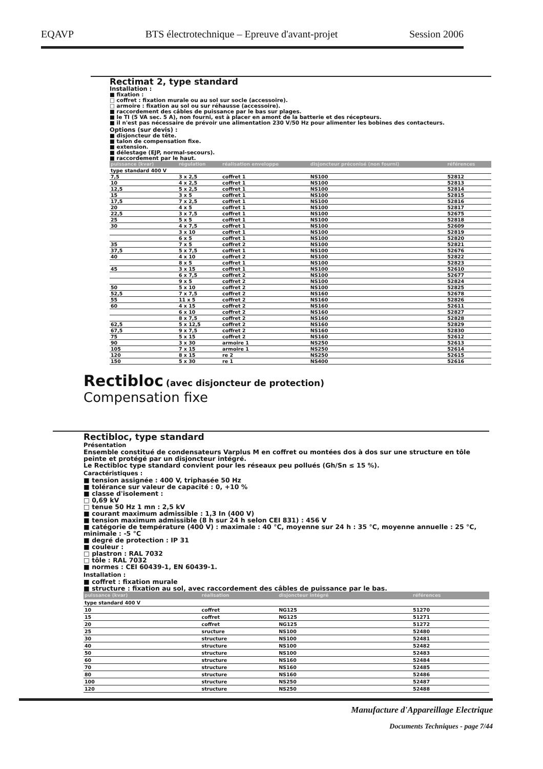EQAVP BTS électrotechnique – Epreuve d'avant-projet Session 2006
Rectimat 2, type standard
Installation :
■ fixation :
□ coffret : fixation murale ou au sol sur socle (accessoire).
□ armoire : fixation au sol ou sur réhausse (accessoire).
■ raccordement des câbles de puissance par le bas sur plages.
■ le TI (5 VA sec. 5 A), non fourni, est à placer en amont de la batterie et des récepteurs.
■ il n'est pas nécessaire de prévoir une alimentation 230 V/50 Hz pour alimenter les bobines des contacteurs.
Options (sur devis) :
■ disjoncteur de tête.
■ talon de compensation fixe.
■ extension.
■ délestage (EJP, normal-secours).
■ raccordement par le haut.
| puissance (kvar) | régulation | réalisation enveloppe | disjoncteur préconisé (non fourni) | références |
| --- | --- | --- | --- | --- |
| type standard 400 V | | | | |
| 7,5 | 3 x 2,5 | coffret 1 | NS100 | 52812 |
| 10 | 4 x 2,5 | coffret 1 | NS100 | 52813 |
| 12,5 | 5 x 2,5 | coffret 1 | NS100 | 52814 |
| 15 | 3 x 5 | coffret 1 | NS100 | 52815 |
| 17,5 | 7 x 2,5 | coffret 1 | NS100 | 52816 |
| 20 | 4 x 5 | coffret 1 | NS100 | 52817 |
| 22,5 | 3 x 7,5 | coffret 1 | NS100 | 52675 |
| 25 | 5 x 5 | coffret 1 | NS100 | 52818 |
| 30 | 4 x 7,5 | coffret 1 | NS100 | 52609 |
| | 3 x 10 | coffret 1 | NS100 | 52819 |
| | 6 x 5 | coffret 1 | NS100 | 52820 |
| 35 | 7 x 5 | coffret 2 | NS100 | 52821 |
| 37,5 | 5 x 7,5 | coffret 1 | NS100 | 52676 |
| 40 | 4 x 10 | coffret 2 | NS100 | 52822 |
| | 8 x 5 | coffret 1 | NS100 | 52823 |
| 45 | 3 x 15 | coffret 1 | NS100 | 52610 |
| | 6 x 7,5 | coffret 2 | NS100 | 52677 |
| | 9 x 5 | coffret 2 | NS100 | 52824 |
| 50 | 5 x 10 | coffret 2 | NS100 | 52825 |
| 52,5 | 7 x 7,5 | coffret 2 | NS160 | 52678 |
| 55 | 11 x 5 | coffret 2 | NS160 | 52826 |
| 60 | 4 x 15 | coffret 2 | NS160 | 52611 |
| | 6 x 10 | coffret 2 | NS160 | 52827 |
| | 8 x 7,5 | coffret 2 | NS160 | 52828 |
| 62,5 | 5 x 12,5 | coffret 2 | NS160 | 52829 |
| 67,5 | 9 x 7,5 | coffret 2 | NS160 | 52830 |
| 75 | 5 x 15 | coffret 2 | NS160 | 52612 |
| 90 | 3 x 30 | armoire 1 | NS250 | 52613 |
| 105 | 7 x 15 | armoire 1 | NS250 | 52614 |
| 120 | 8 x 15 | re 2 | NS250 | 52615 |
| 150 | 5 x 30 | re 1 | NS400 | 52616 |
Rectibloc (avec disjoncteur de protection)
Compensation fixe
Rectibloc, type standard
Présentation
Ensemble constitué de condensateurs Varplus M en coffret ou montées dos à dos sur une structure en tôle peinte et protégé par un disjoncteur intégré.
Le Rectibloc type standard convient pour les réseaux peu pollués (Gh/Sn ≤ 15 %).
Caractéristiques :
■ tension assignée : 400 V, triphasée 50 Hz
■ tolérance sur valeur de capacité : 0, +10 %
■ classe d'isolement :
□ 0,69 kV
□ tenue 50 Hz 1 mn : 2,5 kV
■ courant maximum admissible : 1,3 In (400 V)
■ tension maximum admissible (8 h sur 24 h selon CEI 831) : 456 V
■ catégorie de température (400 V) : maximale : 40 °C, moyenne sur 24 h : 35 °C, moyenne annuelle : 25 °C, minimale : -5 °C
■ degré de protection : IP 31
■ couleur :
□ plastron : RAL 7032
□ tôle : RAL 7032
■ normes : CEI 60439-1, EN 60439-1.
Installation :
■ coffret : fixation murale
■ structure : fixation au sol, avec raccordement des câbles de puissance par le bas.
| puissance (kvar) | réalisation | disjoncteur intégré | références |
| --- | --- | --- | --- |
| type standard 400 V | | | |
| 10 | coffret | NG125 | 51270 |
| 15 | coffret | NG125 | 51271 |
| 20 | coffret | NG125 | 51272 |
| 25 | sructure | NS100 | 52480 |
| 30 | structure | NS100 | 52481 |
| 40 | structure | NS100 | 52482 |
| 50 | structure | NS100 | 52483 |
| 60 | structure | NS160 | 52484 |
| 70 | structure | NS160 | 52485 |
| 80 | structure | NS160 | 52486 |
| 100 | structure | NS250 | 52487 |
| 120 | structure | NS250 | 52488 |
Manufacture d'Appareillage Electrique
Documents Techniques - page 7/44